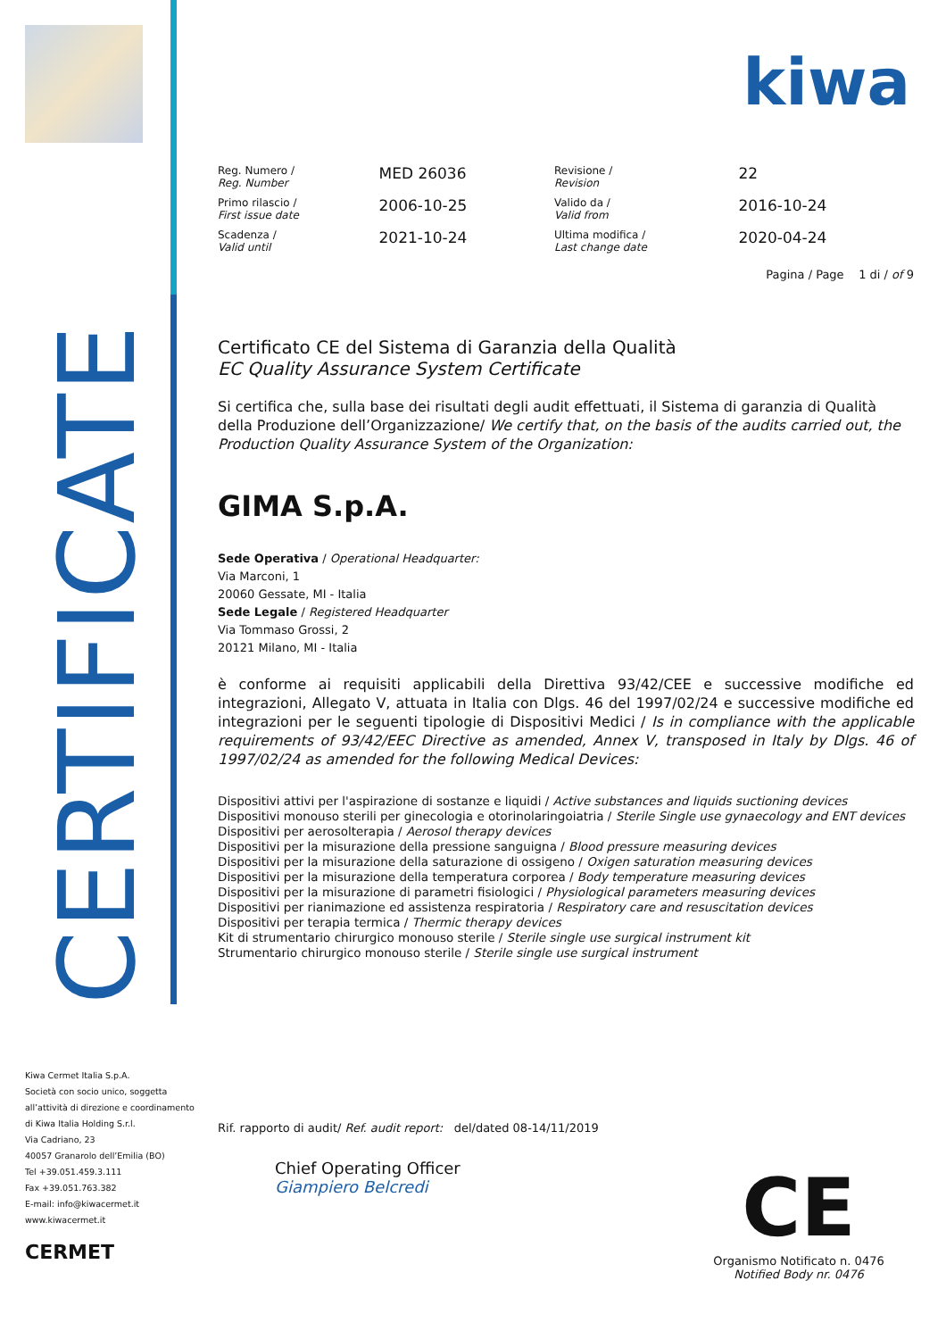CERTIFICATE
kiwa
| Reg. Numero / Reg. Number | MED 26036 | Revisione / Revision | 22 |
| Primo rilascio / First issue date | 2006-10-25 | Valido da / Valid from | 2016-10-24 |
| Scadenza / Valid until | 2021-10-24 | Ultima modifica / Last change date | 2020-04-24 |
| | | Pagina / Page 1 di / of 9 | |
Certificato CE del Sistema di Garanzia della Qualità
EC Quality Assurance System Certificate
Si certifica che, sulla base dei risultati degli audit effettuati, il Sistema di garanzia di Qualità della Produzione dell’Organizzazione/ We certify that, on the basis of the audits carried out, the Production Quality Assurance System of the Organization:
GIMA S.p.A.
Sede Operativa / Operational Headquarter:
Via Marconi, 1
20060 Gessate, MI - Italia
Sede Legale / Registered Headquarter
Via Tommaso Grossi, 2
20121 Milano, MI - Italia
è conforme ai requisiti applicabili della Direttiva 93/42/CEE e successive modifiche ed integrazioni, Allegato V, attuata in Italia con Dlgs. 46 del 1997/02/24 e successive modifiche ed integrazioni per le seguenti tipologie di Dispositivi Medici / Is in compliance with the applicable requirements of 93/42/EEC Directive as amended, Annex V, transposed in Italy by Dlgs. 46 of 1997/02/24 as amended for the following Medical Devices:
Dispositivi attivi per l'aspirazione di sostanze e liquidi / Active substances and liquids suctioning devices
Dispositivi monouso sterili per ginecologia e otorinolaringoiatria / Sterile Single use gynaecology and ENT devices
Dispositivi per aerosolterapia / Aerosol therapy devices
Dispositivi per la misurazione della pressione sanguigna / Blood pressure measuring devices
Dispositivi per la misurazione della saturazione di ossigeno / Oxigen saturation measuring devices
Dispositivi per la misurazione della temperatura corporea / Body temperature measuring devices
Dispositivi per la misurazione di parametri fisiologici / Physiological parameters measuring devices
Dispositivi per rianimazione ed assistenza respiratoria / Respiratory care and resuscitation devices
Dispositivi per terapia termica / Thermic therapy devices
Kit di strumentario chirurgico monouso sterile / Sterile single use surgical instrument kit
Strumentario chirurgico monouso sterile / Sterile single use surgical instrument
Kiwa Cermet Italia S.p.A.
Società con socio unico, soggetta
all’attività di direzione e coordinamento
di Kiwa Italia Holding S.r.l.
Via Cadriano, 23
40057 Granarolo dell’Emilia (BO)
Tel +39.051.459.3.111
Fax +39.051.763.382
E-mail: info@kiwacermet.it
www.kiwacermet.it
CERMET
Rif. rapporto di audit/ Ref. audit report: del/dated 08-14/11/2019
Chief Operating Officer
Giampiero Belcredi
CE
Organismo Notificato n. 0476
Notified Body nr. 0476